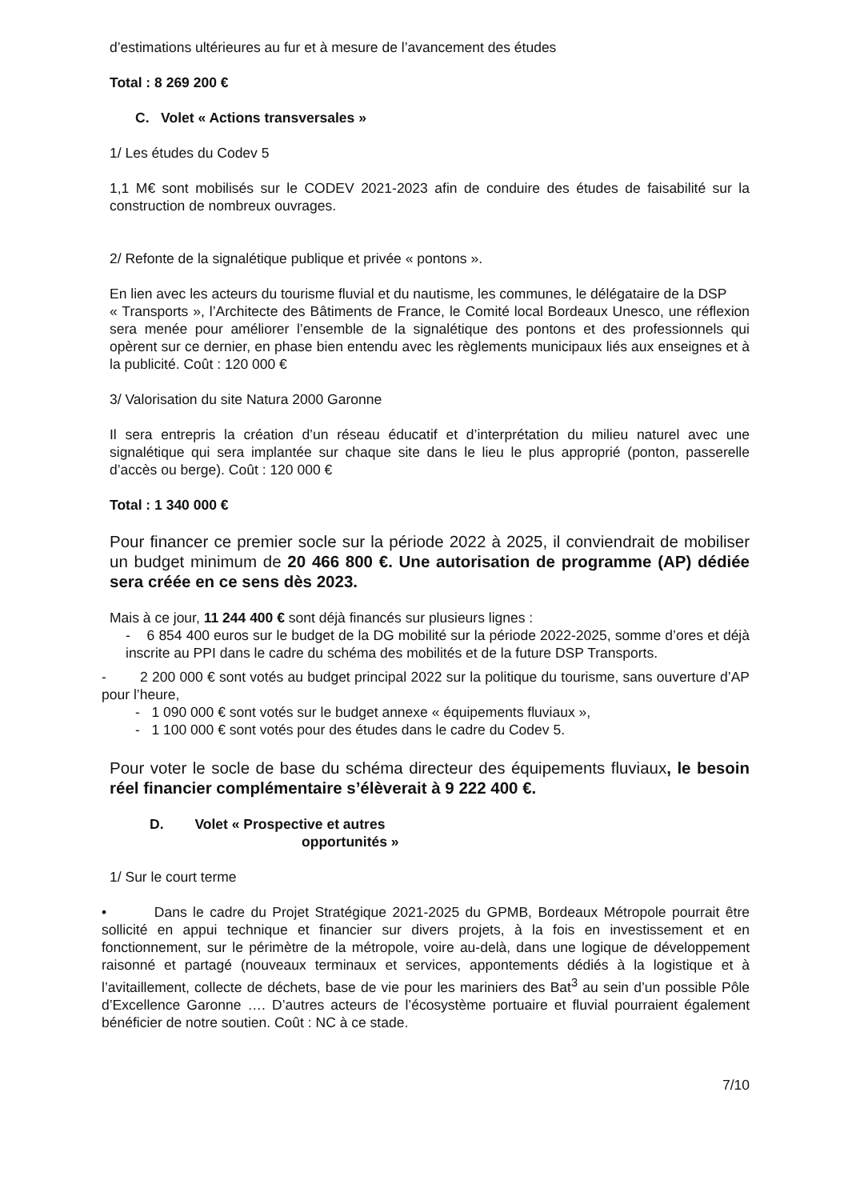d’estimations ultérieures au fur et à mesure de l’avancement des études
Total : 8 269 200 €
C. Volet « Actions transversales »
1/ Les études du Codev 5
1,1 M€ sont mobilisés sur le CODEV 2021-2023 afin de conduire des études de faisabilité sur la construction de nombreux ouvrages.
2/ Refonte de la signalétique publique et privée « pontons ».
En lien avec les acteurs du tourisme fluvial et du nautisme, les communes, le délégataire de la DSP
« Transports », l’Architecte des Bâtiments de France, le Comité local Bordeaux Unesco, une réflexion sera menée pour améliorer l’ensemble de la signalétique des pontons et des professionnels qui opèrent sur ce dernier, en phase bien entendu avec les règlements municipaux liés aux enseignes et à la publicité. Coût : 120 000 €
3/ Valorisation du site Natura 2000 Garonne
Il sera entrepris la création d’un réseau éducatif et d’interprétation du milieu naturel avec une signalétique qui sera implantée sur chaque site dans le lieu le plus approprié (ponton, passerelle d’accès ou berge). Coût : 120 000 €
Total : 1 340 000 €
Pour financer ce premier socle sur la période 2022 à 2025, il conviendrait de mobiliser un budget minimum de 20 466 800 €. Une autorisation de programme (AP) dédiée sera créée en ce sens dès 2023.
Mais à ce jour, 11 244 400 € sont déjà financés sur plusieurs lignes :
- 6 854 400 euros sur le budget de la DG mobilité sur la période 2022-2025, somme d’ores et déjà inscrite au PPI dans le cadre du schéma des mobilités et de la future DSP Transports.
- 2 200 000 € sont votés au budget principal 2022 sur la politique du tourisme, sans ouverture d’AP pour l’heure,
- 1 090 000 € sont votés sur le budget annexe « équipements fluviaux »,
- 1 100 000 € sont votés pour des études dans le cadre du Codev 5.
Pour voter le socle de base du schéma directeur des équipements fluviaux, le besoin réel financier complémentaire s’élèverait à 9 222 400 €.
D. Volet « Prospective et autres
opportunités »
1/ Sur le court terme
• Dans le cadre du Projet Stratégique 2021-2025 du GPMB, Bordeaux Métropole pourrait être sollicité en appui technique et financier sur divers projets, à la fois en investissement et en fonctionnement, sur le périmètre de la métropole, voire au-delà, dans une logique de développement raisonné et partagé (nouveaux terminaux et services, appontements dédiés à la logistique et à l’avitaillement, collecte de déchets, base de vie pour les mariniers des Bat<sup>3</sup> au sein d’un possible Pôle d’Excellence Garonne …. D’autres acteurs de l’écosystème portuaire et fluvial pourraient également bénéficier de notre soutien. Coût : NC à ce stade.
7/10